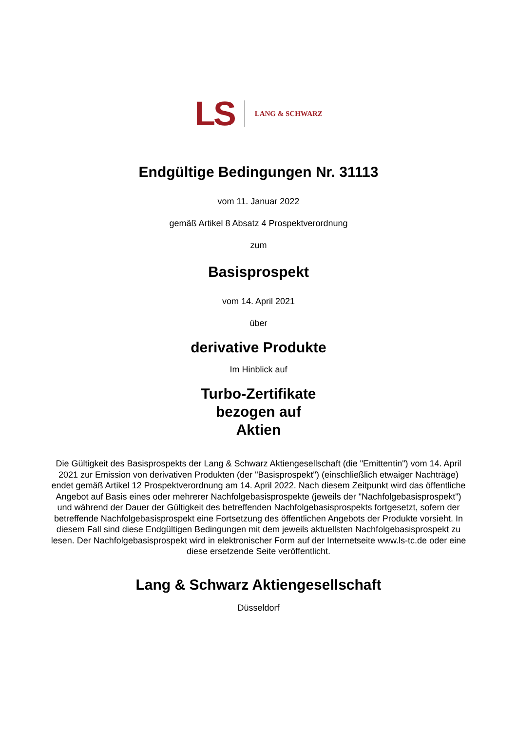LS LANG & SCHWARZ
Endgültige Bedingungen Nr. 31113
vom 11. Januar 2022
gemäß Artikel 8 Absatz 4 Prospektverordnung
zum
Basisprospekt
vom 14. April 2021
über
derivative Produkte
Im Hinblick auf
Turbo-Zertifikate
bezogen auf
Aktien
Die Gültigkeit des Basisprospekts der Lang & Schwarz Aktiengesellschaft (die "Emittentin") vom 14. April 2021 zur Emission von derivativen Produkten (der "Basisprospekt") (einschließlich etwaiger Nachträge) endet gemäß Artikel 12 Prospektverordnung am 14. April 2022. Nach diesem Zeitpunkt wird das öffentliche Angebot auf Basis eines oder mehrerer Nachfolgebasisprospekte (jeweils der "Nachfolgebasisprospekt") und während der Dauer der Gültigkeit des betreffenden Nachfolgebasisprospekts fortgesetzt, sofern der betreffende Nachfolgebasisprospekt eine Fortsetzung des öffentlichen Angebots der Produkte vorsieht. In diesem Fall sind diese Endgültigen Bedingungen mit dem jeweils aktuellsten Nachfolgebasisprospekt zu lesen. Der Nachfolgebasisprospekt wird in elektronischer Form auf der Internetseite www.ls-tc.de oder eine diese ersetzende Seite veröffentlicht.
Lang & Schwarz Aktiengesellschaft
Düsseldorf